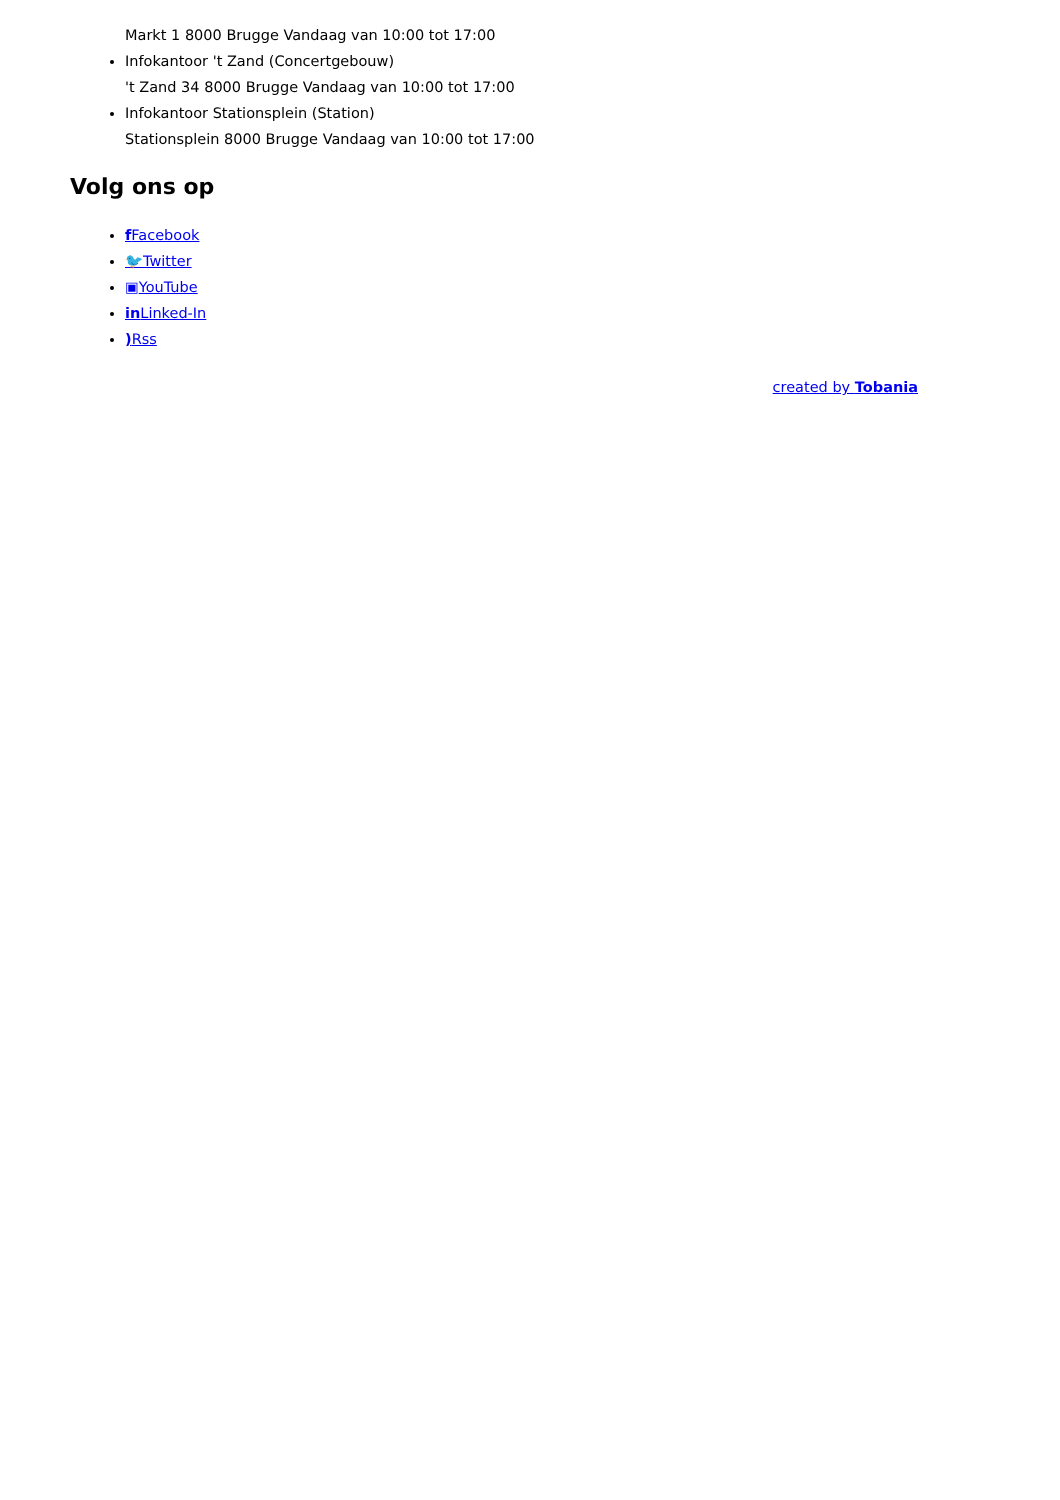Markt 1 8000 Brugge Vandaag van 10:00 tot 17:00
Infokantoor 't Zand (Concertgebouw)
't Zand 34 8000 Brugge Vandaag van 10:00 tot 17:00
Infokantoor Stationsplein (Station)
Stationsplein 8000 Brugge Vandaag van 10:00 tot 17:00
Volg ons op
f Facebook
🐦Twitter
▣YouTube
in Linked-In
) Rss
created by Tobania